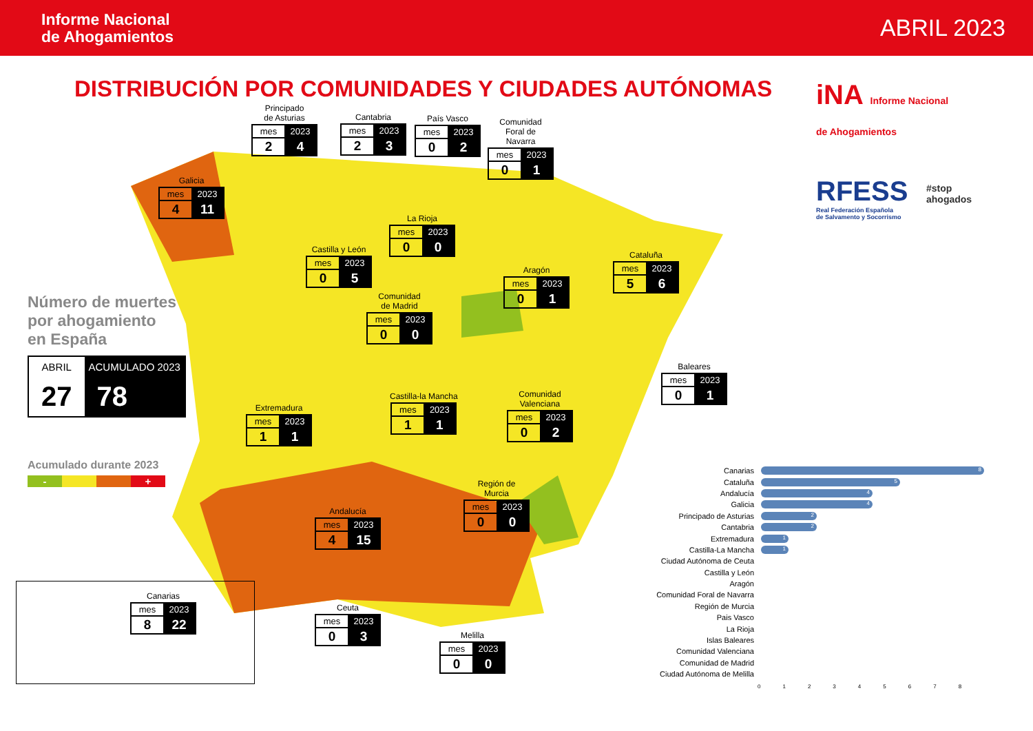Informe Nacional
de Ahogamientos ABRIL 2023
DISTRIBUCIÓN POR COMUNIDADES Y CIUDADES AUTÓNOMAS
iNA Informe Nacional
de Ahogamientos
RFESS
Real Federación Española
de Salvamento y Socorrismo
#stop ahogados
Principado
de Asturias
| mes | 2023 |
| --- | --- |
| 2 | 4 |
Cantabria
| mes | 2023 |
| --- | --- |
| 2 | 3 |
País Vasco
| mes | 2023 |
| --- | --- |
| 0 | 2 |
Comunidad
Foral de
Navarra
| mes | 2023 |
| --- | --- |
| 0 | 1 |
Galicia
| mes | 2023 |
| --- | --- |
| 4 | 11 |
La Rioja
| mes | 2023 |
| --- | --- |
| 0 | 0 |
Castilla y León
| mes | 2023 |
| --- | --- |
| 0 | 5 |
Aragón
| mes | 2023 |
| --- | --- |
| 0 | 1 |
Cataluña
| mes | 2023 |
| --- | --- |
| 5 | 6 |
Comunidad
de Madrid
| mes | 2023 |
| --- | --- |
| 0 | 0 |
Baleares
| mes | 2023 |
| --- | --- |
| 0 | 1 |
Castilla-la Mancha
| mes | 2023 |
| --- | --- |
| 1 | 1 |
Comunidad
Valenciana
| mes | 2023 |
| --- | --- |
| 0 | 2 |
Extremadura
| mes | 2023 |
| --- | --- |
| 1 | 1 |
Región de
Murcia
| mes | 2023 |
| --- | --- |
| 0 | 0 |
Andalucía
| mes | 2023 |
| --- | --- |
| 4 | 15 |
Ceuta
| mes | 2023 |
| --- | --- |
| 0 | 3 |
Melilla
| mes | 2023 |
| --- | --- |
| 0 | 0 |
Canarias
| mes | 2023 |
| --- | --- |
| 8 | 22 |
Número de muertes
por ahogamiento
en España
| ABRIL | ACUMULADO 2023 |
| --- | --- |
| 27 | 78 |
Acumulado durante 2023
- +
Canarias
8
Cataluña
5
Andalucía
4
Galicia
4
Principado de Asturias
2
Cantabria
2
Extremadura
1
Castilla-La Mancha
1
Ciudad Autónoma de Ceuta
Castilla y León
Aragón
Comunidad Foral de Navarra
Región de Murcia
Pais Vasco
La Rioja
Islas Baleares
Comunidad Valenciana
Comunidad de Madrid
Ciudad Autónoma de Melilla
012345678